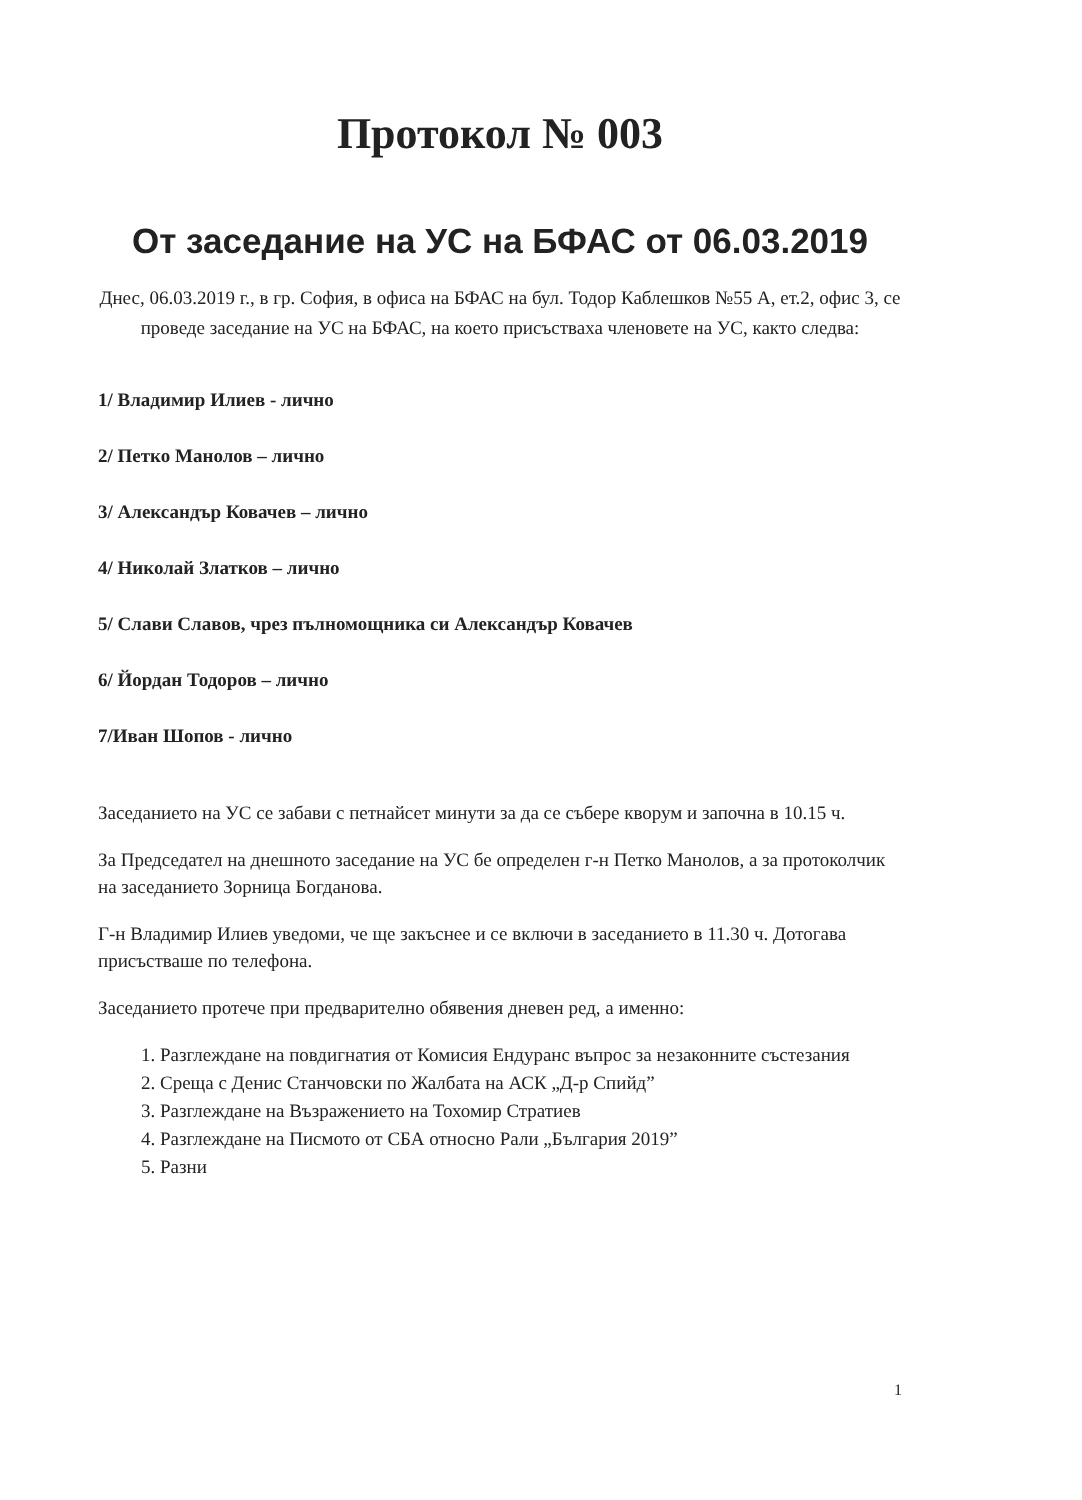Протокол № 003
От заседание на УС на БФАС от 06.03.2019
Днес, 06.03.2019 г., в гр. София, в офиса на БФАС на бул. Тодор Каблешков №55 А, ет.2, офис 3, се проведе заседание на УС на БФАС, на което присъстваха членовете на УС, както следва:
1/ Владимир Илиев - лично
2/ Петко Манолов – лично
3/ Александър Ковачев – лично
4/ Николай Златков – лично
5/ Слави Славов, чрез пълномощника си Александър Ковачев
6/ Йордан Тодоров – лично
7/Иван Шопов - лично
Заседанието на УС се забави с петнайсет минути за да се събере кворум и започна в 10.15 ч.
За Председател на днешното заседание на УС бе определен г-н Петко Манолов, а за протоколчик на заседанието Зорница Богданова.
Г-н Владимир Илиев уведоми, че ще закъснее и се включи в заседанието в 11.30 ч. Дотогава присъстваше по телефона.
Заседанието протече при предварително обявения дневен ред, а именно:
1. Разглеждане на повдигнатия от Комисия Ендуранс въпрос за незаконните състезания
2. Среща с Денис Станчовски по Жалбата на АСК „Д-р Спийд”
3. Разглеждане на Възражението на Тохомир Стратиев
4. Разглеждане на Писмото от СБА относно Рали „България 2019”
5. Разни
1